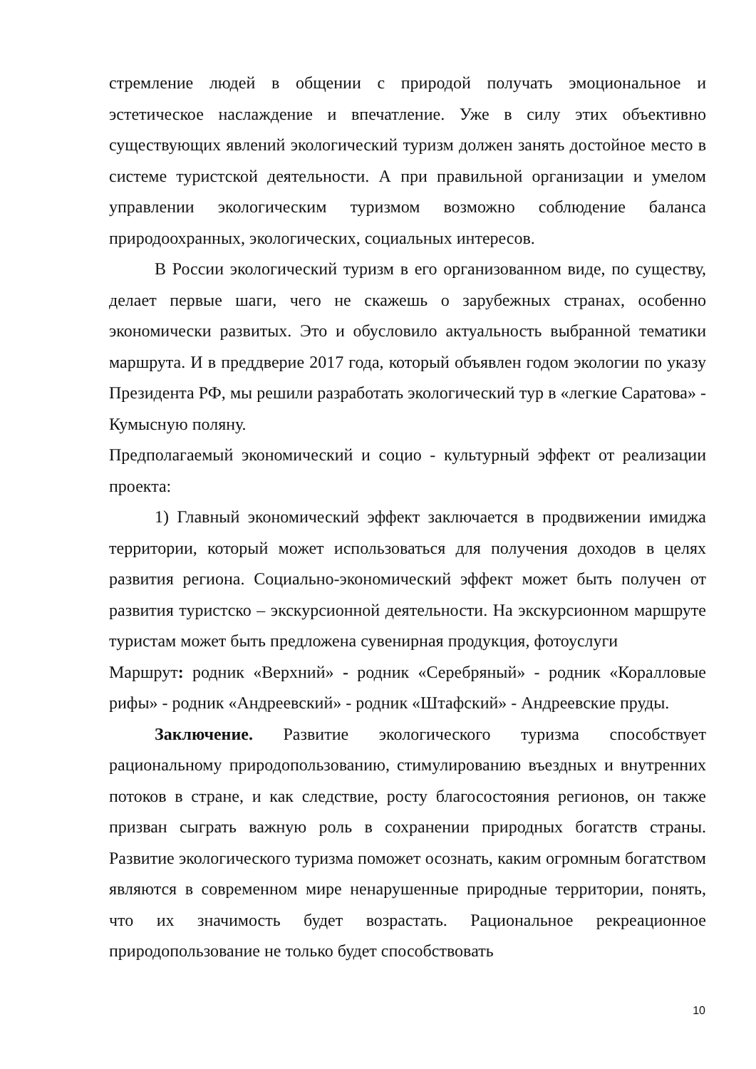стремление людей в общении с природой получать эмоциональное и эстетическое наслаждение и впечатление. Уже в силу этих объективно существующих явлений экологический туризм должен занять достойное место в системе туристской деятельности. А при правильной организации и умелом управлении экологическим туризмом возможно соблюдение баланса природоохранных, экологических, социальных интересов.
В России экологический туризм в его организованном виде, по существу, делает первые шаги, чего не скажешь о зарубежных странах, особенно экономически развитых. Это и обусловило актуальность выбранной тематики маршрута. И в преддверие 2017 года, который объявлен годом экологии по указу Президента РФ, мы решили разработать экологический тур в «легкие Саратова» - Кумысную поляну.
Предполагаемый экономический и социо - культурный эффект от реализации проекта:
1) Главный экономический эффект заключается в продвижении имиджа территории, который может использоваться для получения доходов в целях развития региона. Социально-экономический эффект может быть получен от развития туристско – экскурсионной деятельности. На экскурсионном маршруте туристам может быть предложена сувенирная продукция, фотоуслуги
Маршрут: родник «Верхний» - родник «Серебряный» - родник «Коралловые рифы» - родник «Андреевский» - родник «Штафский» - Андреевские пруды.
Заключение. Развитие экологического туризма способствует рациональному природопользованию, стимулированию въездных и внутренних потоков в стране, и как следствие, росту благосостояния регионов, он также призван сыграть важную роль в сохранении природных богатств страны. Развитие экологического туризма поможет осознать, каким огромным богатством являются в современном мире ненарушенные природные территории, понять, что их значимость будет возрастать. Рациональное рекреационное природопользование не только будет способствовать
10